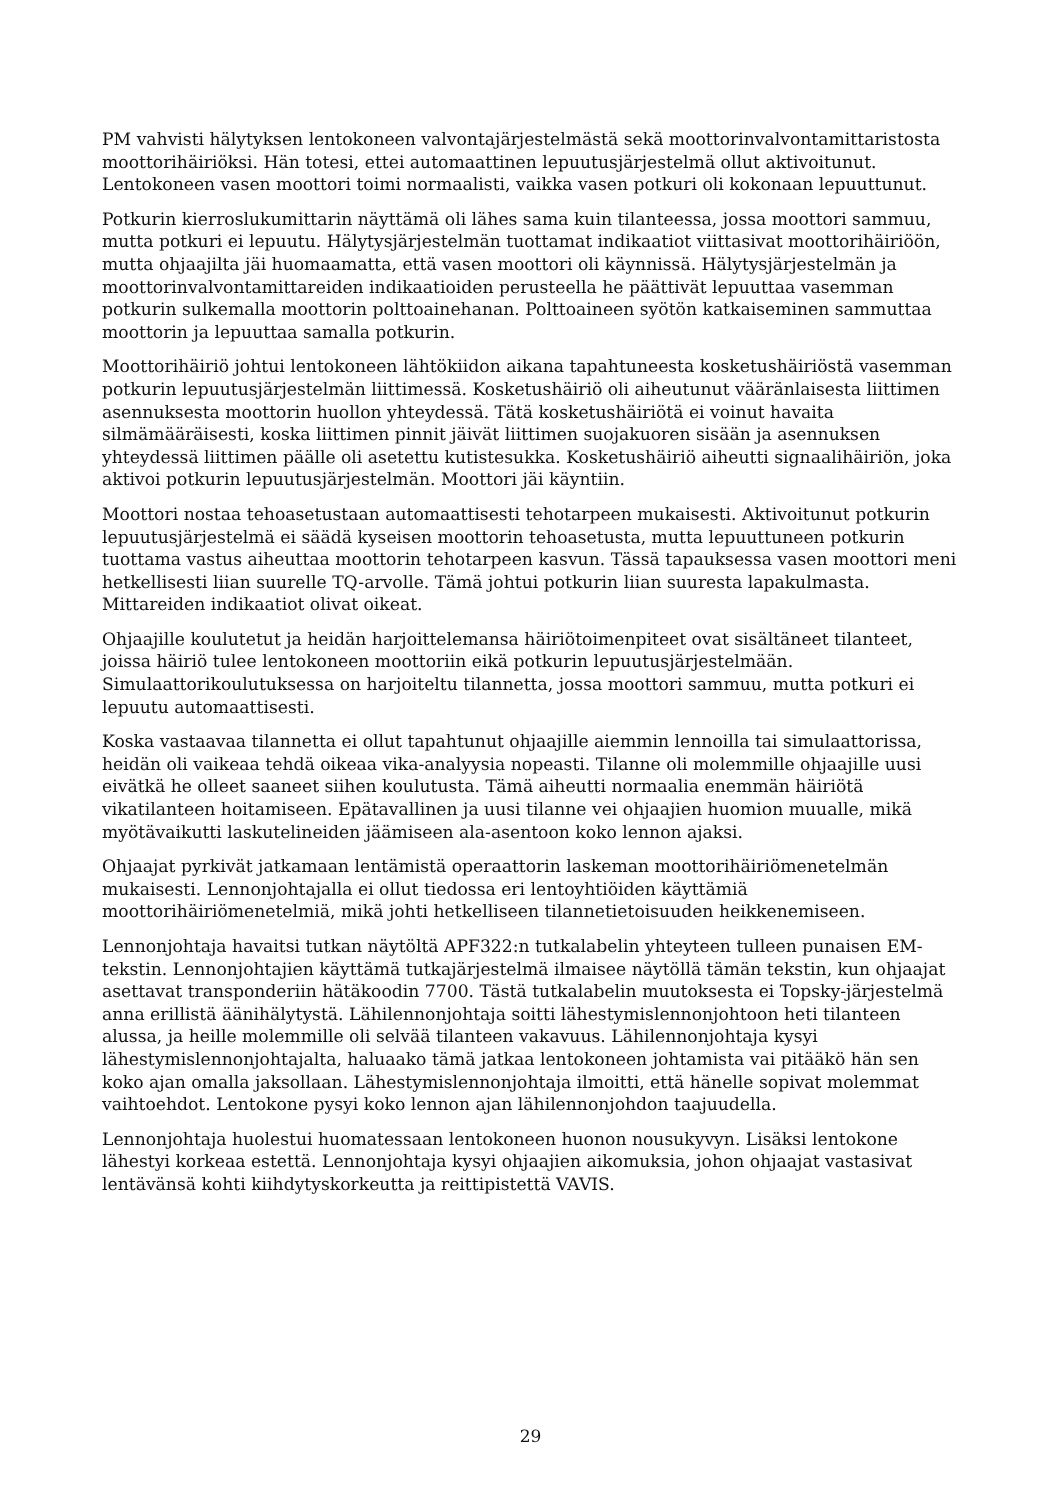PM vahvisti hälytyksen lentokoneen valvontajärjestelmästä sekä moottorinvalvontamittaristosta moottorihäiriöksi. Hän totesi, ettei automaattinen lepuutusjärjestelmä ollut aktivoitunut. Lentokoneen vasen moottori toimi normaalisti, vaikka vasen potkuri oli kokonaan lepuuttunut.
Potkurin kierroslukumittarin näyttämä oli lähes sama kuin tilanteessa, jossa moottori sammuu, mutta potkuri ei lepuutu. Hälytysjärjestelmän tuottamat indikaatiot viittasivat moottorihäiriöön, mutta ohjaajilta jäi huomaamatta, että vasen moottori oli käynnissä. Hälytysjärjestelmän ja moottorinvalvontamittareiden indikaatioiden perusteella he päättivät lepuuttaa vasemman potkurin sulkemalla moottorin polttoainehanan. Polttoaineen syötön katkaiseminen sammuttaa moottorin ja lepuuttaa samalla potkurin.
Moottorihäiriö johtui lentokoneen lähtökiidon aikana tapahtuneesta kosketushäiriöstä vasemman potkurin lepuutusjärjestelmän liittimessä. Kosketushäiriö oli aiheutunut vääränlaisesta liittimen asennuksesta moottorin huollon yhteydessä. Tätä kosketushäiriötä ei voinut havaita silmämääräisesti, koska liittimen pinnit jäivät liittimen suojakuoren sisään ja asennuksen yhteydessä liittimen päälle oli asetettu kutistesukka. Kosketushäiriö aiheutti signaalihäiriön, joka aktivoi potkurin lepuutusjärjestelmän. Moottori jäi käyntiin.
Moottori nostaa tehoasetustaan automaattisesti tehotarpeen mukaisesti. Aktivoitunut potkurin lepuutusjärjestelmä ei säädä kyseisen moottorin tehoasetusta, mutta lepuuttuneen potkurin tuottama vastus aiheuttaa moottorin tehotarpeen kasvun. Tässä tapauksessa vasen moottori meni hetkellisesti liian suurelle TQ-arvolle. Tämä johtui potkurin liian suuresta lapakulmasta. Mittareiden indikaatiot olivat oikeat.
Ohjaajille koulutetut ja heidän harjoittelemansa häiriötoimenpiteet ovat sisältäneet tilanteet, joissa häiriö tulee lentokoneen moottoriin eikä potkurin lepuutusjärjestelmään. Simulaattorikoulutuksessa on harjoiteltu tilannetta, jossa moottori sammuu, mutta potkuri ei lepuutu automaattisesti.
Koska vastaavaa tilannetta ei ollut tapahtunut ohjaajille aiemmin lennoilla tai simulaattorissa, heidän oli vaikeaa tehdä oikeaa vika-analyysia nopeasti. Tilanne oli molemmille ohjaajille uusi eivätkä he olleet saaneet siihen koulutusta. Tämä aiheutti normaalia enemmän häiriötä vikatilanteen hoitamiseen. Epätavallinen ja uusi tilanne vei ohjaajien huomion muualle, mikä myötävaikutti laskutelineiden jäämiseen ala-asentoon koko lennon ajaksi.
Ohjaajat pyrkivät jatkamaan lentämistä operaattorin laskeman moottorihäiriömenetelmän mukaisesti. Lennonjohtajalla ei ollut tiedossa eri lentoyhtiöiden käyttämiä moottorihäiriömenetelmiä, mikä johti hetkelliseen tilannetietoisuuden heikkenemiseen.
Lennonjohtaja havaitsi tutkan näytöltä APF322:n tutkalabelin yhteyteen tulleen punaisen EM-tekstin. Lennonjohtajien käyttämä tutkajärjestelmä ilmaisee näytöllä tämän tekstin, kun ohjaajat asettavat transponderiin hätäkoodin 7700. Tästä tutkalabelin muutoksesta ei Topsky-järjestelmä anna erillistä äänihälytystä. Lähilennonjohtaja soitti lähestymislennonjohtoon heti tilanteen alussa, ja heille molemmille oli selvää tilanteen vakavuus. Lähilennonjohtaja kysyi lähestymislennonjohtajalta, haluaako tämä jatkaa lentokoneen johtamista vai pitääkö hän sen koko ajan omalla jaksollaan. Lähestymislennonjohtaja ilmoitti, että hänelle sopivat molemmat vaihtoehdot. Lentokone pysyi koko lennon ajan lähilennonjohdon taajuudella.
Lennonjohtaja huolestui huomatessaan lentokoneen huonon nousukyvyn. Lisäksi lentokone lähestyi korkeaa estettä. Lennonjohtaja kysyi ohjaajien aikomuksia, johon ohjaajat vastasivat lentävänsä kohti kiihdytyskorkeutta ja reittipistettä VAVIS.
29